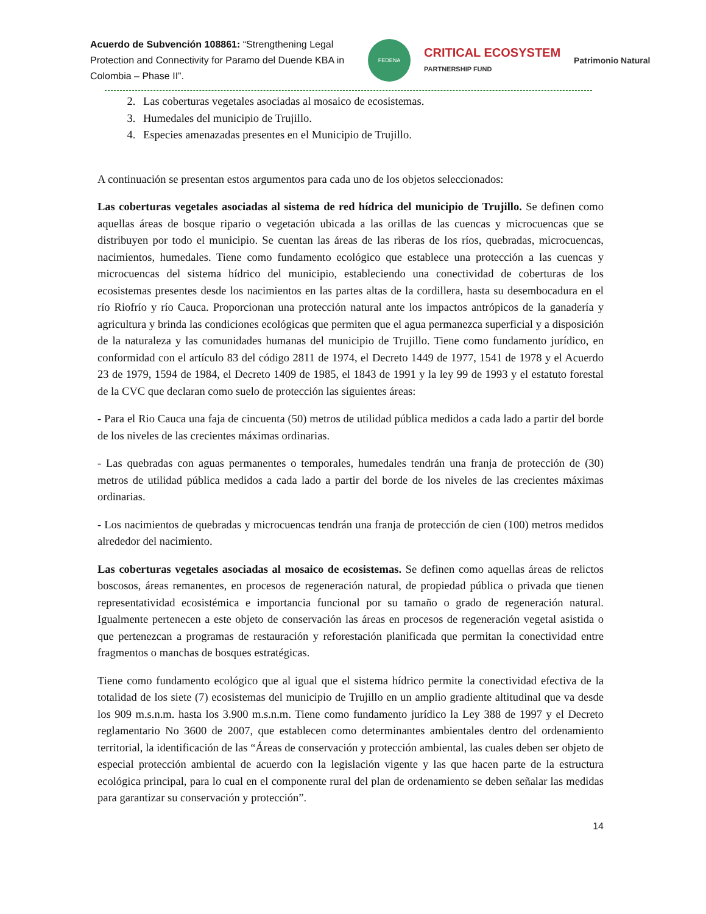Acuerdo de Subvención 108861: “Strengthening Legal Protection and Connectivity for Paramo del Duende KBA in Colombia – Phase II”.
FEDENA
CRITICAL ECOSYSTEM
PARTNERSHIP FUND
Patrimonio Natural
2. Las coberturas vegetales asociadas al mosaico de ecosistemas.
3. Humedales del municipio de Trujillo.
4. Especies amenazadas presentes en el Municipio de Trujillo.
A continuación se presentan estos argumentos para cada uno de los objetos seleccionados:
Las coberturas vegetales asociadas al sistema de red hídrica del municipio de Trujillo. Se definen como aquellas áreas de bosque ripario o vegetación ubicada a las orillas de las cuencas y microcuencas que se distribuyen por todo el municipio. Se cuentan las áreas de las riberas de los ríos, quebradas, microcuencas, nacimientos, humedales. Tiene como fundamento ecológico que establece una protección a las cuencas y microcuencas del sistema hídrico del municipio, estableciendo una conectividad de coberturas de los ecosistemas presentes desde los nacimientos en las partes altas de la cordillera, hasta su desembocadura en el río Riofrío y río Cauca. Proporcionan una protección natural ante los impactos antrópicos de la ganadería y agricultura y brinda las condiciones ecológicas que permiten que el agua permanezca superficial y a disposición de la naturaleza y las comunidades humanas del municipio de Trujillo. Tiene como fundamento jurídico, en conformidad con el artículo 83 del código 2811 de 1974, el Decreto 1449 de 1977, 1541 de 1978 y el Acuerdo 23 de 1979, 1594 de 1984, el Decreto 1409 de 1985, el 1843 de 1991 y la ley 99 de 1993 y el estatuto forestal de la CVC que declaran como suelo de protección las siguientes áreas:
- Para el Rio Cauca una faja de cincuenta (50) metros de utilidad pública medidos a cada lado a partir del borde de los niveles de las crecientes máximas ordinarias.
- Las quebradas con aguas permanentes o temporales, humedales tendrán una franja de protección de (30) metros de utilidad pública medidos a cada lado a partir del borde de los niveles de las crecientes máximas ordinarias.
- Los nacimientos de quebradas y microcuencas tendrán una franja de protección de cien (100) metros medidos alrededor del nacimiento.
Las coberturas vegetales asociadas al mosaico de ecosistemas. Se definen como aquellas áreas de relictos boscosos, áreas remanentes, en procesos de regeneración natural, de propiedad pública o privada que tienen representatividad ecosistémica e importancia funcional por su tamaño o grado de regeneración natural. Igualmente pertenecen a este objeto de conservación las áreas en procesos de regeneración vegetal asistida o que pertenezcan a programas de restauración y reforestación planificada que permitan la conectividad entre fragmentos o manchas de bosques estratégicas.
Tiene como fundamento ecológico que al igual que el sistema hídrico permite la conectividad efectiva de la totalidad de los siete (7) ecosistemas del municipio de Trujillo en un amplio gradiente altitudinal que va desde los 909 m.s.n.m. hasta los 3.900 m.s.n.m. Tiene como fundamento jurídico la Ley 388 de 1997 y el Decreto reglamentario No 3600 de 2007, que establecen como determinantes ambientales dentro del ordenamiento territorial, la identificación de las “Áreas de conservación y protección ambiental, las cuales deben ser objeto de especial protección ambiental de acuerdo con la legislación vigente y las que hacen parte de la estructura ecológica principal, para lo cual en el componente rural del plan de ordenamiento se deben señalar las medidas para garantizar su conservación y protección”.
14